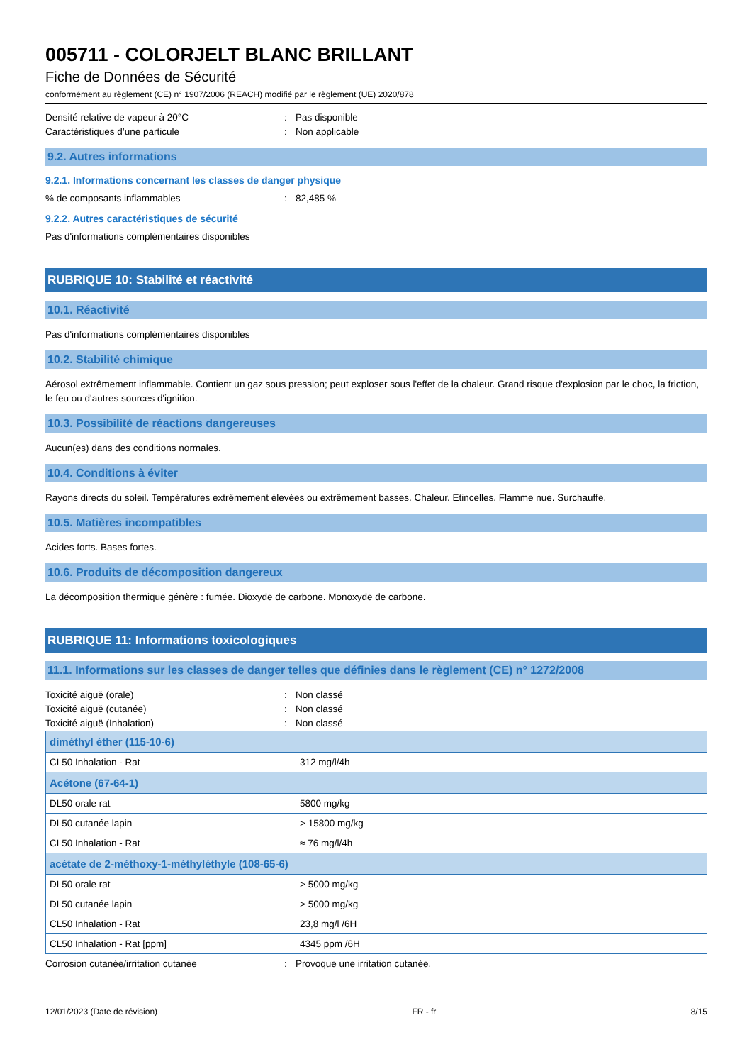005711 - COLORJELT BLANC BRILLANT
Fiche de Données de Sécurité
conformément au règlement (CE) n° 1907/2006 (REACH) modifié par le règlement (UE) 2020/878
Densité relative de vapeur à 20°C: Pas disponible
Caractéristiques d’une particule: Non applicable
9.2. Autres informations
9.2.1. Informations concernant les classes de danger physique
% de composants inflammables: 82,485 %
9.2.2. Autres caractéristiques de sécurité
Pas d'informations complémentaires disponibles
RUBRIQUE 10: Stabilité et réactivité
10.1. Réactivité
Pas d'informations complémentaires disponibles
10.2. Stabilité chimique
Aérosol extrêmement inflammable. Contient un gaz sous pression; peut exploser sous l'effet de la chaleur. Grand risque d'explosion par le choc, la friction, le feu ou d'autres sources d'ignition.
10.3. Possibilité de réactions dangereuses
Aucun(es) dans des conditions normales.
10.4. Conditions à éviter
Rayons directs du soleil. Températures extrêmement élevées ou extrêmement basses. Chaleur. Etincelles. Flamme nue. Surchauffe.
10.5. Matières incompatibles
Acides forts. Bases fortes.
10.6. Produits de décomposition dangereux
La décomposition thermique génère : fumée. Dioxyde de carbone. Monoxyde de carbone.
RUBRIQUE 11: Informations toxicologiques
11.1. Informations sur les classes de danger telles que définies dans le règlement (CE) n° 1272/2008
Toxicité aiguë (orale): Non classé
Toxicité aiguë (cutanée): Non classé
Toxicité aiguë (Inhalation): Non classé
| diméthyl éther (115-10-6) | |
| --- | --- |
| CL50 Inhalation - Rat | 312 mg/l/4h |
| Acétone (67-64-1) | |
| DL50 orale rat | 5800 mg/kg |
| DL50 cutanée lapin | > 15800 mg/kg |
| CL50 Inhalation - Rat | ≈ 76 mg/l/4h |
| acétate de 2-méthoxy-1-méthyléthyle (108-65-6) | |
| DL50 orale rat | > 5000 mg/kg |
| DL50 cutanée lapin | > 5000 mg/kg |
| CL50 Inhalation - Rat | 23,8 mg/l /6H |
| CL50 Inhalation - Rat [ppm] | 4345 ppm /6H |
Corrosion cutanée/irritation cutanée: Provoque une irritation cutanée.
12/01/2023 (Date de révision) FR - fr 8/15